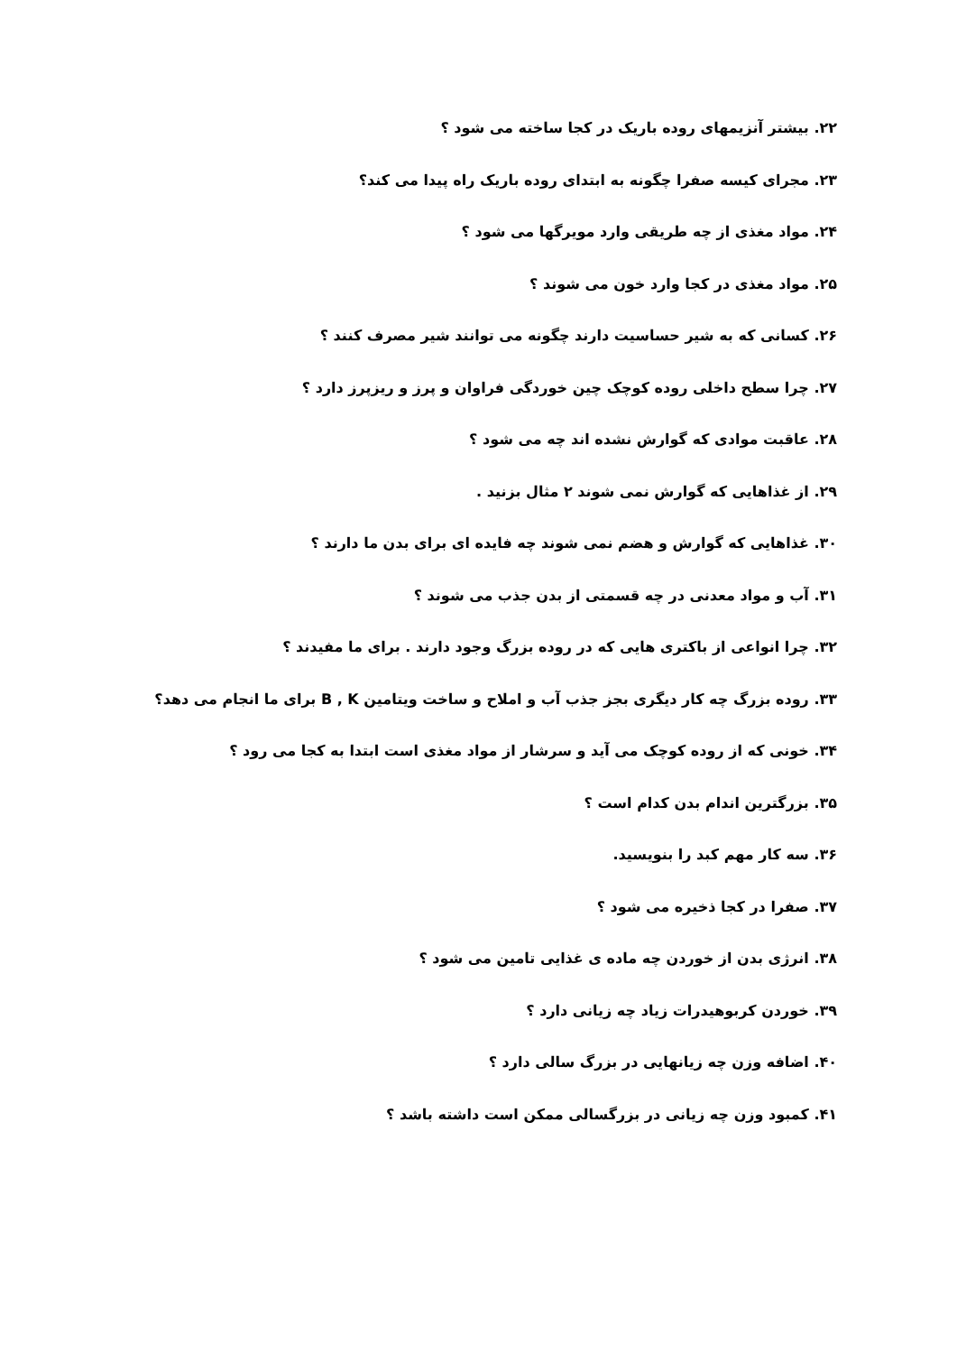۲۲. بیشتر آنزیمهای روده باریک در کجا ساخته می شود ؟
۲۳. مجرای کیسه صفرا چگونه به ابتدای روده باریک راه پیدا می کند؟
۲۴. مواد مغذی از چه طریقی وارد مویرگها می شود ؟
۲۵. مواد مغذی در کجا وارد خون می شوند ؟
۲۶. کسانی که به شیر حساسیت دارند چگونه می توانند شیر مصرف کنند ؟
۲۷. چرا سطح داخلی روده کوچک چین خوردگی فراوان و پرز و ریزپرز دارد ؟
۲۸. عاقبت موادی که گوارش نشده اند چه می شود ؟
۲۹. از غذاهایی که گوارش نمی شوند ۲ مثال بزنید .
۳۰. غذاهایی که گوارش و هضم نمی شوند چه فایده ای برای بدن ما دارند ؟
۳۱. آب و مواد معدنی در چه قسمتی از بدن جذب می شوند ؟
۳۲. چرا انواعی از باکتری هایی که در روده بزرگ وجود دارند . برای ما مفیدند ؟
۳۳. روده بزرگ چه کار دیگری بجز جذب آب و املاح و ساخت ویتامین B , K برای ما انجام می دهد؟
۳۴. خونی که از روده کوچک می آید و سرشار از مواد مغذی است ابتدا به کجا می رود ؟
۳۵. بزرگترین اندام بدن کدام است ؟
۳۶. سه کار مهم کبد را بنویسید.
۳۷. صفرا در کجا ذخیره می شود ؟
۳۸. انرژی بدن از خوردن چه ماده ی غذایی تامین می شود ؟
۳۹. خوردن کربوهیدرات زیاد چه زیانی دارد ؟
۴۰. اضافه وزن چه زیانهایی در بزرگ سالی دارد ؟
۴۱. کمبود وزن چه زیانی در بزرگسالی ممکن است داشته باشد ؟